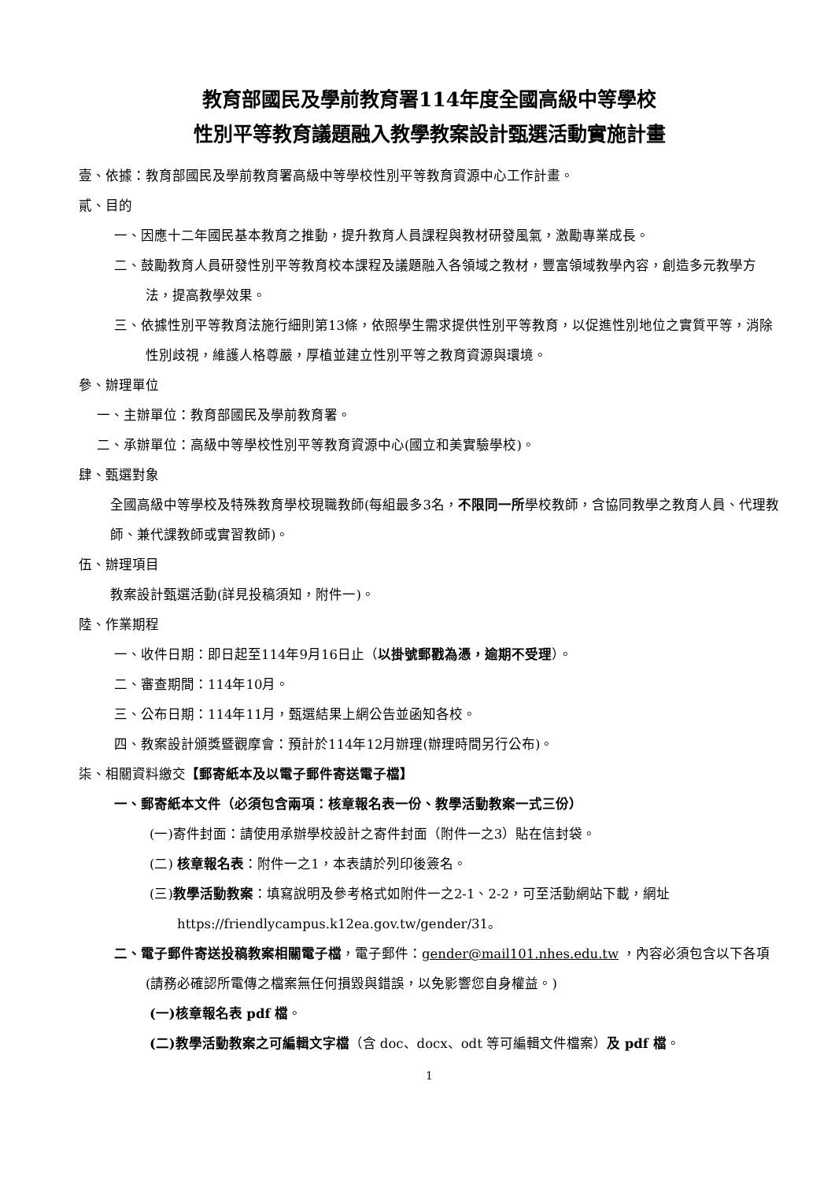教育部國民及學前教育署114年度全國高級中等學校
性別平等教育議題融入教學教案設計甄選活動實施計畫
壹、依據：教育部國民及學前教育署高級中等學校性別平等教育資源中心工作計畫。
貳、目的
一、因應十二年國民基本教育之推動，提升教育人員課程與教材研發風氣，激勵專業成長。
二、鼓勵教育人員研發性別平等教育校本課程及議題融入各領域之教材，豐富領域教學內容，創造多元教學方法，提高教學效果。
三、依據性別平等教育法施行細則第13條，依照學生需求提供性別平等教育，以促進性別地位之實質平等，消除性別歧視，維護人格尊嚴，厚植並建立性別平等之教育資源與環境。
參、辦理單位
一、主辦單位：教育部國民及學前教育署。
二、承辦單位：高級中等學校性別平等教育資源中心(國立和美實驗學校)。
肆、甄選對象
全國高級中等學校及特殊教育學校現職教師(每組最多3名，不限同一所學校教師，含協同教學之教育人員、代理教師、兼代課教師或實習教師)。
伍、辦理項目
教案設計甄選活動(詳見投稿須知，附件一)。
陸、作業期程
一、收件日期：即日起至114年9月16日止（以掛號郵戳為憑，逾期不受理）。
二、審查期間：114年10月。
三、公布日期：114年11月，甄選結果上網公告並函知各校。
四、教案設計頒獎暨觀摩會：預計於114年12月辦理(辦理時間另行公布)。
柒、相關資料繳交【郵寄紙本及以電子郵件寄送電子檔】
一、郵寄紙本文件（必須包含兩項：核章報名表一份、教學活動教案一式三份）
(一)寄件封面：請使用承辦學校設計之寄件封面（附件一之3）貼在信封袋。
(二) 核章報名表：附件一之1，本表請於列印後簽名。
(三)教學活動教案：填寫說明及參考格式如附件一之2-1、2-2，可至活動網站下載，網址 https://friendlycampus.k12ea.gov.tw/gender/31。
二、電子郵件寄送投稿教案相關電子檔，電子郵件：gender@mail101.nhes.edu.tw ，內容必須包含以下各項(請務必確認所電傳之檔案無任何損毀與錯誤，以免影響您自身權益。)
(一)核章報名表 pdf 檔。
(二)教學活動教案之可編輯文字檔（含 doc、docx、odt 等可編輯文件檔案）及 pdf 檔。
1